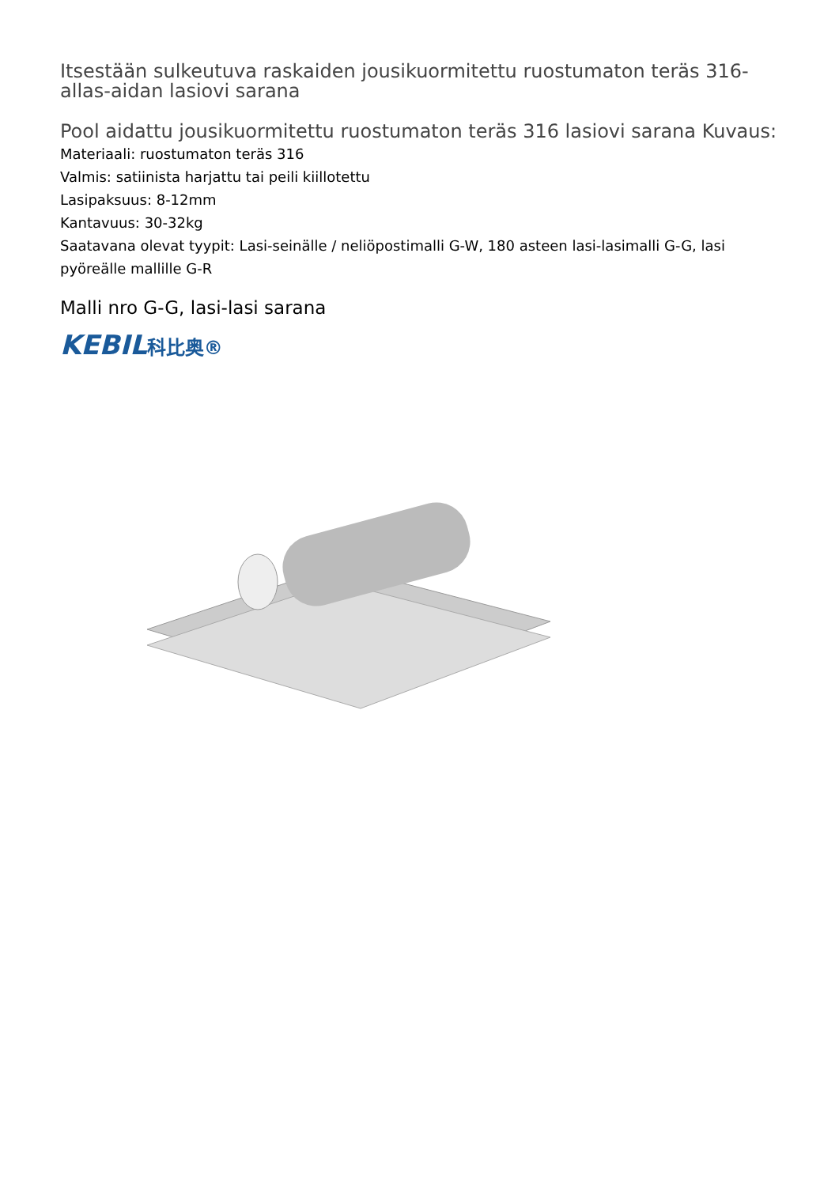Itsestään sulkeutuva raskaiden jousikuormitettu ruostumaton teräs 316-allas-aidan lasiovi sarana
Pool aidattu jousikuormitettu ruostumaton teräs 316 lasiovi sarana Kuvaus:
Materiaali: ruostumaton teräs 316
Valmis: satiinista harjattu tai peili kiillotettu
Lasipaksuus: 8-12mm
Kantavuus: 30-32kg
Saatavana olevat tyypit: Lasi-seinälle / neliöpostimalli G-W, 180 asteen lasi-lasimalli G-G, lasi pyöreälle mallille G-R
Malli nro G-G, lasi-lasi sarana
KEBIL科比奥®